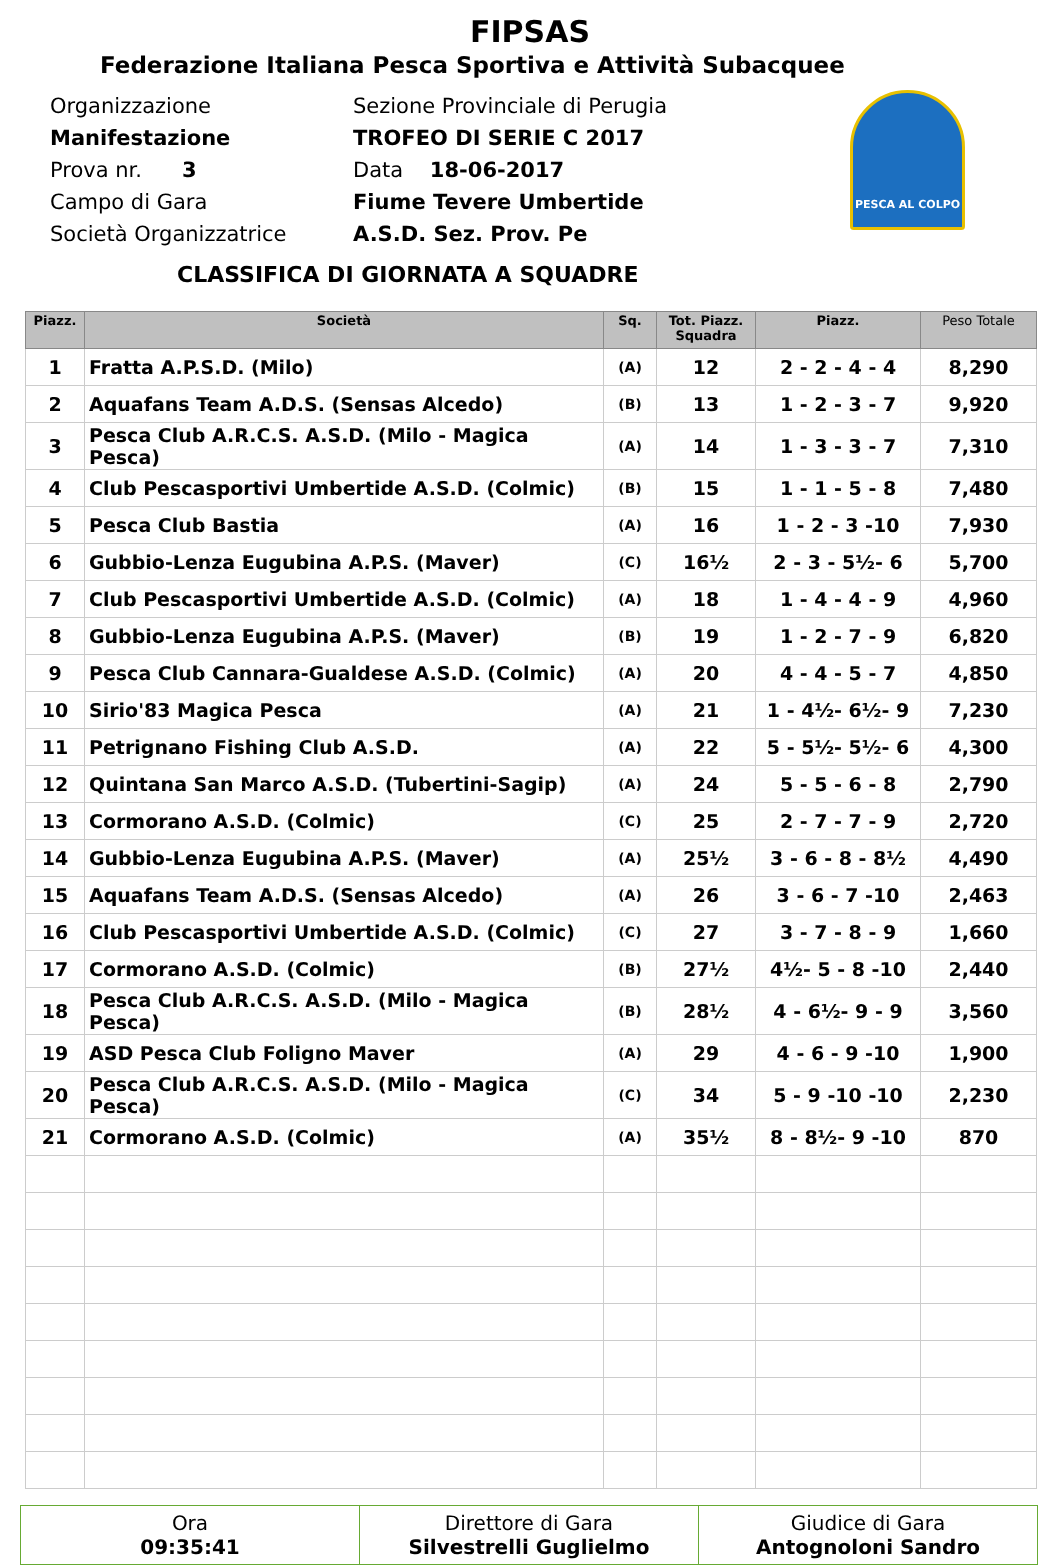FIPSAS
Federazione Italiana Pesca Sportiva e Attività Subacquee
PESCA AL COLPO
Organizzazione Sezione Provinciale di Perugia
Manifestazione TROFEO DI SERIE C 2017
Prova nr. 3 Data 18-06-2017
Campo di Gara Fiume Tevere Umbertide
Società Organizzatrice A.S.D. Sez. Prov. Pe
CLASSIFICA DI GIORNATA A SQUADRE
| Piazz. | Società | Sq. | Tot. Piazz. Squadra | Piazz. | Peso Totale |
| --- | --- | --- | --- | --- | --- |
| 1 | Fratta A.P.S.D. (Milo) | (A) | 12 | 2 - 2 - 4 - 4 | 8,290 |
| 2 | Aquafans Team A.D.S. (Sensas Alcedo) | (B) | 13 | 1 - 2 - 3 - 7 | 9,920 |
| 3 | Pesca Club A.R.C.S. A.S.D. (Milo - Magica Pesca) | (A) | 14 | 1 - 3 - 3 - 7 | 7,310 |
| 4 | Club Pescasportivi Umbertide A.S.D. (Colmic) | (B) | 15 | 1 - 1 - 5 - 8 | 7,480 |
| 5 | Pesca Club Bastia | (A) | 16 | 1 - 2 - 3 -10 | 7,930 |
| 6 | Gubbio-Lenza Eugubina A.P.S. (Maver) | (C) | 16½ | 2 - 3 - 5½- 6 | 5,700 |
| 7 | Club Pescasportivi Umbertide A.S.D. (Colmic) | (A) | 18 | 1 - 4 - 4 - 9 | 4,960 |
| 8 | Gubbio-Lenza Eugubina A.P.S. (Maver) | (B) | 19 | 1 - 2 - 7 - 9 | 6,820 |
| 9 | Pesca Club Cannara-Gualdese A.S.D. (Colmic) | (A) | 20 | 4 - 4 - 5 - 7 | 4,850 |
| 10 | Sirio'83 Magica Pesca | (A) | 21 | 1 - 4½- 6½- 9 | 7,230 |
| 11 | Petrignano Fishing Club A.S.D. | (A) | 22 | 5 - 5½- 5½- 6 | 4,300 |
| 12 | Quintana San Marco A.S.D. (Tubertini-Sagip) | (A) | 24 | 5 - 5 - 6 - 8 | 2,790 |
| 13 | Cormorano A.S.D. (Colmic) | (C) | 25 | 2 - 7 - 7 - 9 | 2,720 |
| 14 | Gubbio-Lenza Eugubina A.P.S. (Maver) | (A) | 25½ | 3 - 6 - 8 - 8½ | 4,490 |
| 15 | Aquafans Team A.D.S. (Sensas Alcedo) | (A) | 26 | 3 - 6 - 7 -10 | 2,463 |
| 16 | Club Pescasportivi Umbertide A.S.D. (Colmic) | (C) | 27 | 3 - 7 - 8 - 9 | 1,660 |
| 17 | Cormorano A.S.D. (Colmic) | (B) | 27½ | 4½- 5 - 8 -10 | 2,440 |
| 18 | Pesca Club A.R.C.S. A.S.D. (Milo - Magica Pesca) | (B) | 28½ | 4 - 6½- 9 - 9 | 3,560 |
| 19 | ASD Pesca Club Foligno Maver | (A) | 29 | 4 - 6 - 9 -10 | 1,900 |
| 20 | Pesca Club A.R.C.S. A.S.D. (Milo - Magica Pesca) | (C) | 34 | 5 - 9 -10 -10 | 2,230 |
| 21 | Cormorano A.S.D. (Colmic) | (A) | 35½ | 8 - 8½- 9 -10 | 870 |
| Ora 09:35:41 | Direttore di Gara Silvestrelli Guglielmo | Giudice di Gara Antognoloni Sandro |